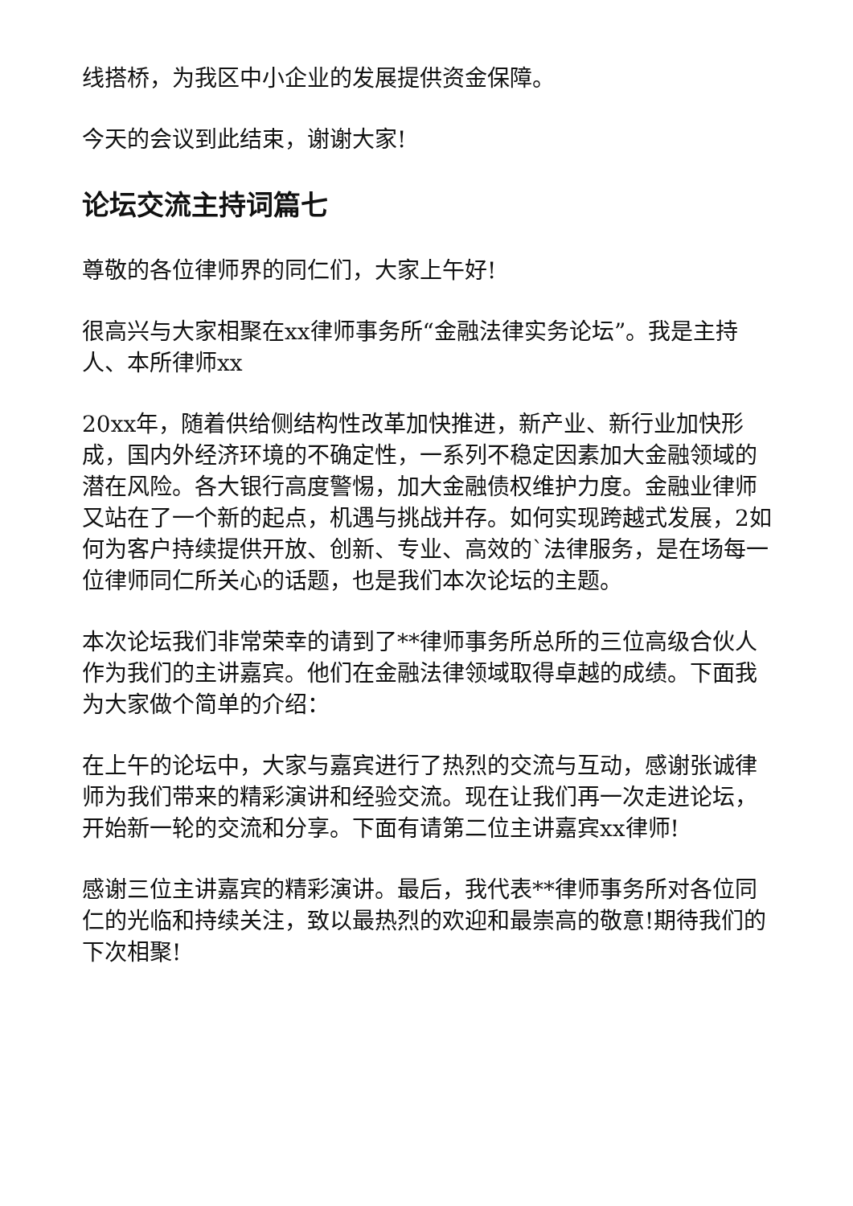线搭桥，为我区中小企业的发展提供资金保障。
今天的会议到此结束，谢谢大家!
论坛交流主持词篇七
尊敬的各位律师界的同仁们，大家上午好!
很高兴与大家相聚在xx律师事务所“金融法律实务论坛”。我是主持人、本所律师xx
20xx年，随着供给侧结构性改革加快推进，新产业、新行业加快形成，国内外经济环境的不确定性，一系列不稳定因素加大金融领域的潜在风险。各大银行高度警惕，加大金融债权维护力度。金融业律师又站在了一个新的起点，机遇与挑战并存。如何实现跨越式发展，2如何为客户持续提供开放、创新、专业、高效的`法律服务，是在场每一位律师同仁所关心的话题，也是我们本次论坛的主题。
本次论坛我们非常荣幸的请到了**律师事务所总所的三位高级合伙人作为我们的主讲嘉宾。他们在金融法律领域取得卓越的成绩。下面我为大家做个简单的介绍：
在上午的论坛中，大家与嘉宾进行了热烈的交流与互动，感谢张诚律师为我们带来的精彩演讲和经验交流。现在让我们再一次走进论坛，开始新一轮的交流和分享。下面有请第二位主讲嘉宾xx律师!
感谢三位主讲嘉宾的精彩演讲。最后，我代表**律师事务所对各位同仁的光临和持续关注，致以最热烈的欢迎和最崇高的敬意!期待我们的下次相聚!